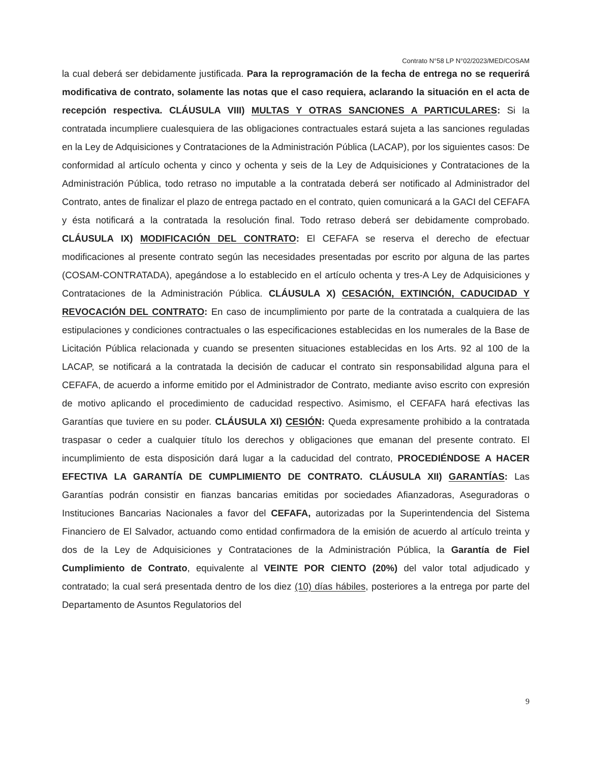Contrato N°58 LP N°02/2023/MED/COSAM
la cual deberá ser debidamente justificada. Para la reprogramación de la fecha de entrega no se requerirá modificativa de contrato, solamente las notas que el caso requiera, aclarando la situación en el acta de recepción respectiva. CLÁUSULA VIII) MULTAS Y OTRAS SANCIONES A PARTICULARES: Si la contratada incumpliere cualesquiera de las obligaciones contractuales estará sujeta a las sanciones reguladas en la Ley de Adquisiciones y Contrataciones de la Administración Pública (LACAP), por los siguientes casos: De conformidad al artículo ochenta y cinco y ochenta y seis de la Ley de Adquisiciones y Contrataciones de la Administración Pública, todo retraso no imputable a la contratada deberá ser notificado al Administrador del Contrato, antes de finalizar el plazo de entrega pactado en el contrato, quien comunicará a la GACI del CEFAFA y ésta notificará a la contratada la resolución final. Todo retraso deberá ser debidamente comprobado. CLÁUSULA IX) MODIFICACIÓN DEL CONTRATO: El CEFAFA se reserva el derecho de efectuar modificaciones al presente contrato según las necesidades presentadas por escrito por alguna de las partes (COSAM-CONTRATADA), apegándose a lo establecido en el artículo ochenta y tres-A Ley de Adquisiciones y Contrataciones de la Administración Pública. CLÁUSULA X) CESACIÓN, EXTINCIÓN, CADUCIDAD Y REVOCACIÓN DEL CONTRATO: En caso de incumplimiento por parte de la contratada a cualquiera de las estipulaciones y condiciones contractuales o las especificaciones establecidas en los numerales de la Base de Licitación Pública relacionada y cuando se presenten situaciones establecidas en los Arts. 92 al 100 de la LACAP, se notificará a la contratada la decisión de caducar el contrato sin responsabilidad alguna para el CEFAFA, de acuerdo a informe emitido por el Administrador de Contrato, mediante aviso escrito con expresión de motivo aplicando el procedimiento de caducidad respectivo. Asimismo, el CEFAFA hará efectivas las Garantías que tuviere en su poder. CLÁUSULA XI) CESIÓN: Queda expresamente prohibido a la contratada traspasar o ceder a cualquier título los derechos y obligaciones que emanan del presente contrato. El incumplimiento de esta disposición dará lugar a la caducidad del contrato, PROCEDIÉNDOSE A HACER EFECTIVA LA GARANTÍA DE CUMPLIMIENTO DE CONTRATO. CLÁUSULA XII) GARANTÍAS: Las Garantías podrán consistir en fianzas bancarias emitidas por sociedades Afianzadoras, Aseguradoras o Instituciones Bancarias Nacionales a favor del CEFAFA, autorizadas por la Superintendencia del Sistema Financiero de El Salvador, actuando como entidad confirmadora de la emisión de acuerdo al artículo treinta y dos de la Ley de Adquisiciones y Contrataciones de la Administración Pública, la Garantía de Fiel Cumplimiento de Contrato, equivalente al VEINTE POR CIENTO (20%) del valor total adjudicado y contratado; la cual será presentada dentro de los diez (10) días hábiles, posteriores a la entrega por parte del Departamento de Asuntos Regulatorios del
9